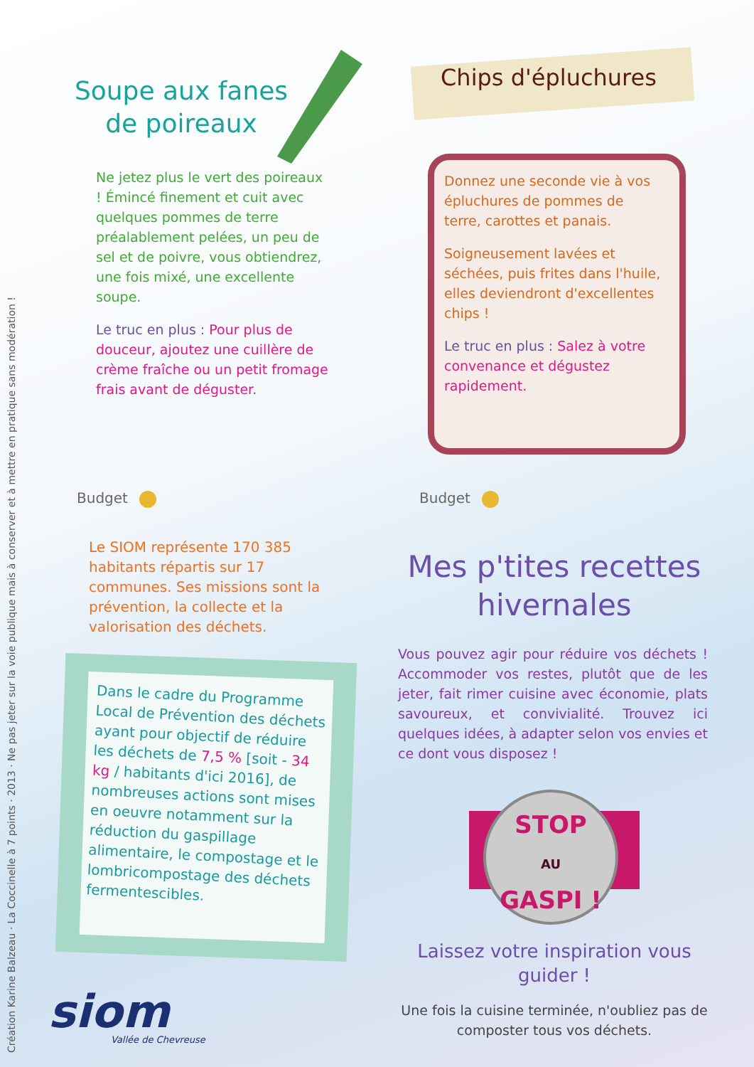Création Karine Balzeau · La Coccinelle à 7 points · 2013 · Ne pas jeter sur la voie publique mais à conserver et à mettre en pratique sans modération !
Soupe aux fanes
de poireaux
Ne jetez plus le vert des poireaux ! Émincé finement et cuit avec quelques pommes de terre préalablement pelées, un peu de sel et de poivre, vous obtiendrez, une fois mixé, une excellente soupe.
Le truc en plus : Pour plus de douceur, ajoutez une cuillère de crème fraîche ou un petit fromage frais avant de déguster.
Budget
Chips d'épluchures
Donnez une seconde vie à vos épluchures de pommes de terre, carottes et panais.
Soigneusement lavées et séchées, puis frites dans l'huile, elles deviendront d'excellentes chips !
Le truc en plus : Salez à votre convenance et dégustez rapidement.
Budget
Le SIOM représente 170 385 habitants répartis sur 17 communes. Ses missions sont la prévention, la collecte et la valorisation des déchets.
Dans le cadre du Programme Local de Prévention des déchets ayant pour objectif de réduire les déchets de 7,5 % [soit - 34 kg / habitants d'ici 2016], de nombreuses actions sont mises en oeuvre notamment sur la réduction du gaspillage alimentaire, le compostage et le lombricompostage des déchets fermentescibles.
Mes p'tites recettes hivernales
Vous pouvez agir pour réduire vos déchets ! Accommoder vos restes, plutôt que de les jeter, fait rimer cuisine avec économie, plats savoureux, et convivialité. Trouvez ici quelques idées, à adapter selon vos envies et ce dont vous disposez !
STOP
AU
GASPI !
Laissez votre inspiration vous guider !
Une fois la cuisine terminée, n'oubliez pas de composter tous vos déchets.
siom
Vallée de Chevreuse